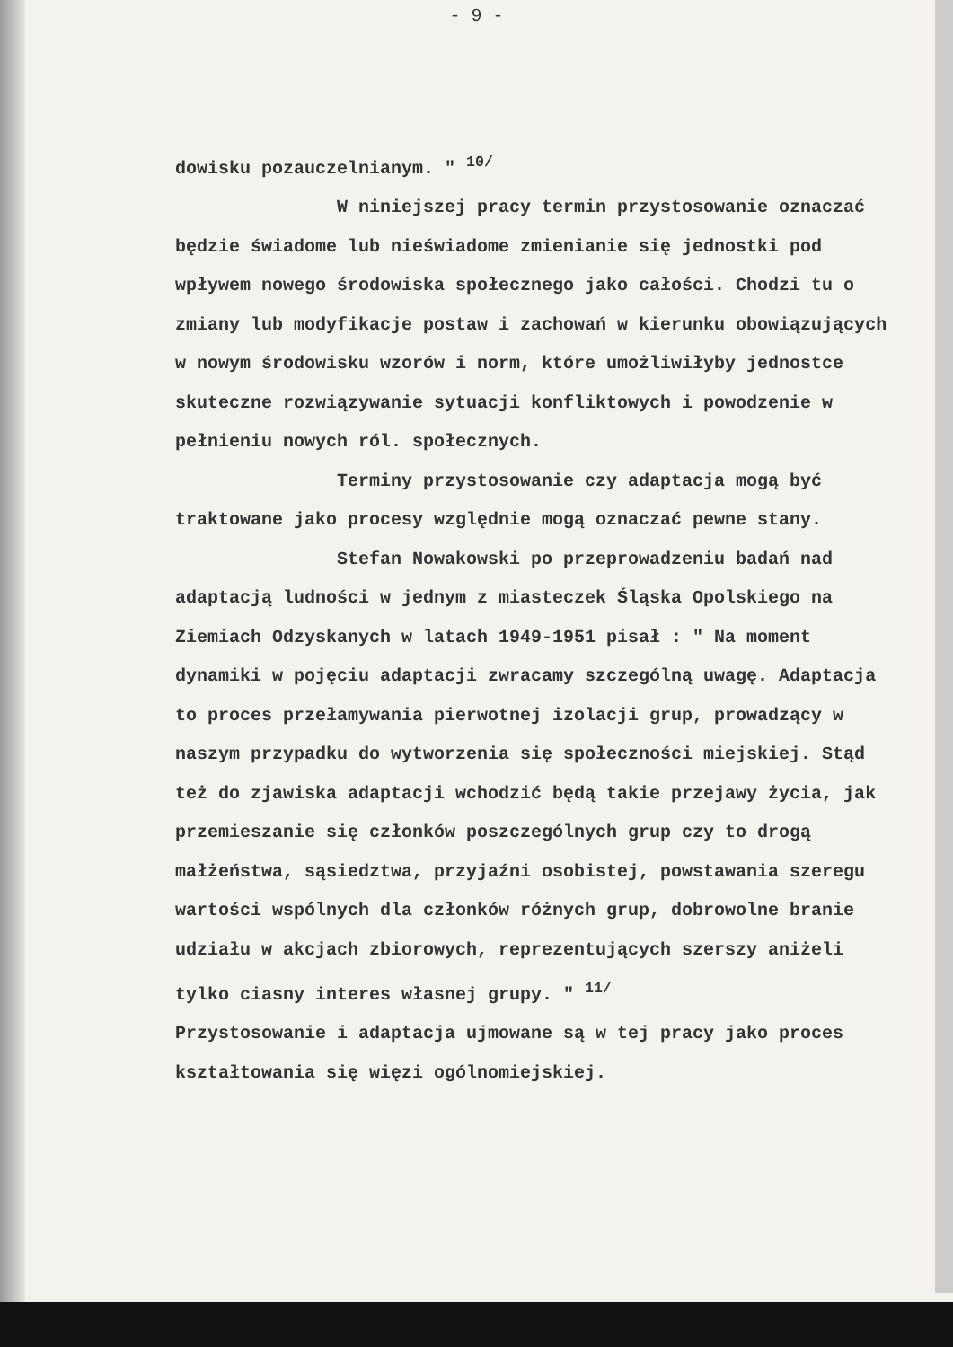- 9 -
dowisku pozauczelnianym. " <sup>10/</sup>
W niniejszej pracy termin przystosowanie oznaczać będzie świadome lub nieświadome zmienianie się jednostki pod wpływem nowego środowiska społecznego jako całości. Chodzi tu o zmiany lub modyfikacje postaw i zachowań w kierunku obowiązujących w nowym środowisku wzorów i norm, które umożliwiłyby jednostce skuteczne rozwiązywanie sytuacji konfliktowych i powodzenie w pełnieniu nowych ról. społecznych.
Terminy przystosowanie czy adaptacja mogą być traktowane jako procesy względnie mogą oznaczać pewne stany.
Stefan Nowakowski po przeprowadzeniu badań nad adaptacją ludności w jednym z miasteczek Śląska Opolskiego na Ziemiach Odzyskanych w latach 1949-1951 pisał : " Na moment dynamiki w pojęciu adaptacji zwracamy szczególną uwagę. Adaptacja to proces przełamywania pierwotnej izolacji grup, prowadzący w naszym przypadku do wytworzenia się społeczności miejskiej. Stąd też do zjawiska adaptacji wchodzić będą takie przejawy życia, jak przemieszanie się członków poszczególnych grup czy to drogą małżeństwa, sąsiedztwa, przyjaźni osobistej, powstawania szeregu wartości wspólnych dla członków różnych grup, dobrowolne branie udziału w akcjach zbiorowych, reprezentujących szerszy aniżeli tylko ciasny interes własnej grupy. " <sup>11/</sup>
Przystosowanie i adaptacja ujmowane są w tej pracy jako proces kształtowania się więzi ogólnomiejskiej.